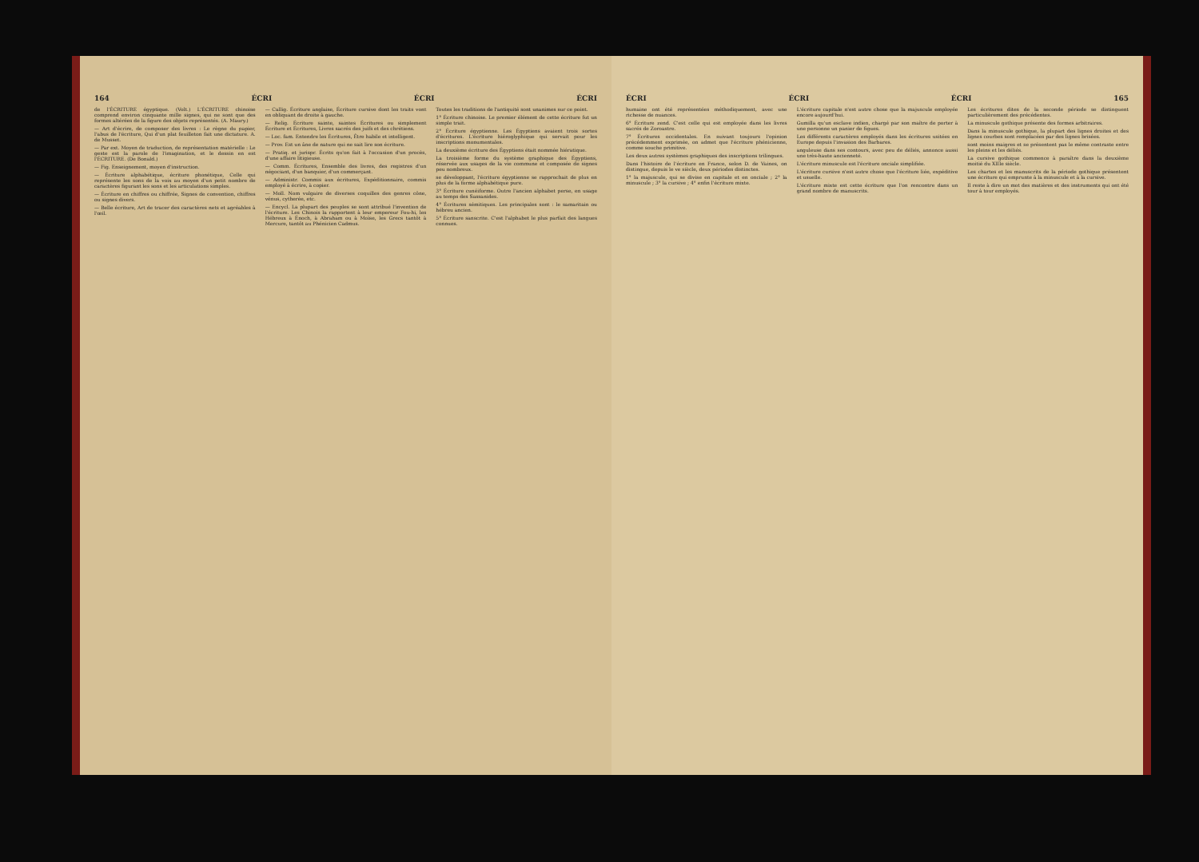164 ÉCRI ÉCRI ÉCRI
de l'ÉCRITURE égyptique. (Volt.) L'ÉCRITURE chinoise comprend environ cinquante mille signes, qui ne sont que des formes altérées de la figure des objets représentés. (A. Maury.)
— Art d'écrire, de composer des livres : Le règne du papier, l'abus de l'écriture, Qui d'un plat feuilleton fait une dictature. A. de Musset.
— Par ext. Moyen de traduction, de représentation matérielle : Le geste est la parole de l'imagination, et le dessin en est l'ÉCRITURE. (De Bonald.)
— Fig. Enseignement, moyen d'instruction.
— Écriture alphabétique, écriture phonétique, Celle qui représente les sons de la voix au moyen d'un petit nombre de caractères figurant les sons et les articulations simples.
— Écriture en chiffres ou chiffrée, Signes de convention, chiffres ou signes divers.
— Belle écriture, Art de tracer des caractères nets et agréables à l'œil.
— Callig. Écriture anglaise, Écriture cursive dont les traits vont en obliquant de droite à gauche.
— Relig. Écriture sainte, saintes Écritures ou simplement Écriture et Écritures, Livres sacrés des juifs et des chrétiens.
— Loc. fam. Entendre les Écritures, Être habile et intelligent.
— Prov. Est un âne de nature qui ne sait lire son écriture.
— Pratiq. et jurispr. Écrits qu'on fait à l'occasion d'un procès, d'une affaire litigieuse.
— Comm. Écritures, Ensemble des livres, des registres d'un négociant, d'un banquier, d'un commerçant.
— Administr. Commis aux écritures, Expéditionnaire, commis employé à écrire, à copier.
— Moll. Nom vulgaire de diverses coquilles des genres cône, vénus, cytherée, etc.
— Encycl. La plupart des peuples se sont attribué l'invention de l'écriture. Les Chinois la rapportent à leur empereur Fou-hi, les Hébreux à Énoch, à Abraham ou à Moïse, les Grecs tantôt à Mercure, tantôt au Phénicien Cadmus.
Toutes les traditions de l'antiquité sont unanimes sur ce point.
1° Écriture chinoise. Le premier élément de cette écriture fut un simple trait.
2° Écriture égyptienne. Les Égyptiens avaient trois sortes d'écritures. L'écriture hiéroglyphique qui servait pour les inscriptions monumentales.
La deuxième écriture des Égyptiens était nommée hiératique.
La troisième forme du système graphique des Égyptiens, réservée aux usages de la vie commune et composée de signes peu nombreux.
se développant, l'écriture égyptienne se rapprochait de plus en plus de la forme alphabétique pure.
3° Écriture cunéiforme. Outre l'ancien alphabet perse, en usage au temps des Sassanides.
4° Écritures sémitiques. Les principales sont : le samaritain ou hébreu ancien.
5° Écriture sanscrite. C'est l'alphabet le plus parfait des langues connues.
ÉCRI ÉCRI ÉCRI 165
humaine ont été représentées méthodiquement, avec une richesse de nuances.
6° Écriture zend. C'est celle qui est employée dans les livres sacrés de Zoroastre.
7° Écritures occidentales. En suivant toujours l'opinion précédemment exprimée, on admet que l'écriture phénicienne, comme souche primitive.
Les deux autres systèmes graphiques des inscriptions trilingues.
Dans l'histoire de l'écriture en France, selon D. de Vaines, on distingue, depuis le ve siècle, deux périodes distinctes.
1° la majuscule, qui se divise en capitale et en onciale ; 2° la minuscule ; 3° la cursive ; 4° enfin l'écriture mixte.
L'écriture capitale n'est autre chose que la majuscule employée encore aujourd'hui.
Gumilla qu'un esclave indien, chargé par son maître de porter à une personne un panier de figues.
Les différents caractères employés dans les écritures usitées en Europe depuis l'invasion des Barbares.
anguleuse dans ses contours, avec peu de déliés, annonce aussi une très-haute ancienneté.
L'écriture minuscule est l'écriture onciale simplifiée.
L'écriture cursive n'est autre chose que l'écriture liée, expéditive et usuelle.
L'écriture mixte est cette écriture que l'on rencontre dans un grand nombre de manuscrits.
Les écritures dites de la seconde période se distinguent particulièrement des précédentes.
La minuscule gothique présente des formes arbitraires.
Dans la minuscule gothique, la plupart des lignes droites et des lignes courbes sont remplacées par des lignes brisées.
sont moins maigres et se présentent pas le même contraste entre les pleins et les déliés.
La cursive gothique commence à paraître dans la deuxième moitié du XIIIe siècle.
Les chartes et les manuscrits de la période gothique présentent une écriture qui emprunte à la minuscule et à la cursive.
Il reste à dire un mot des matières et des instruments qui ont été tour à tour employés.